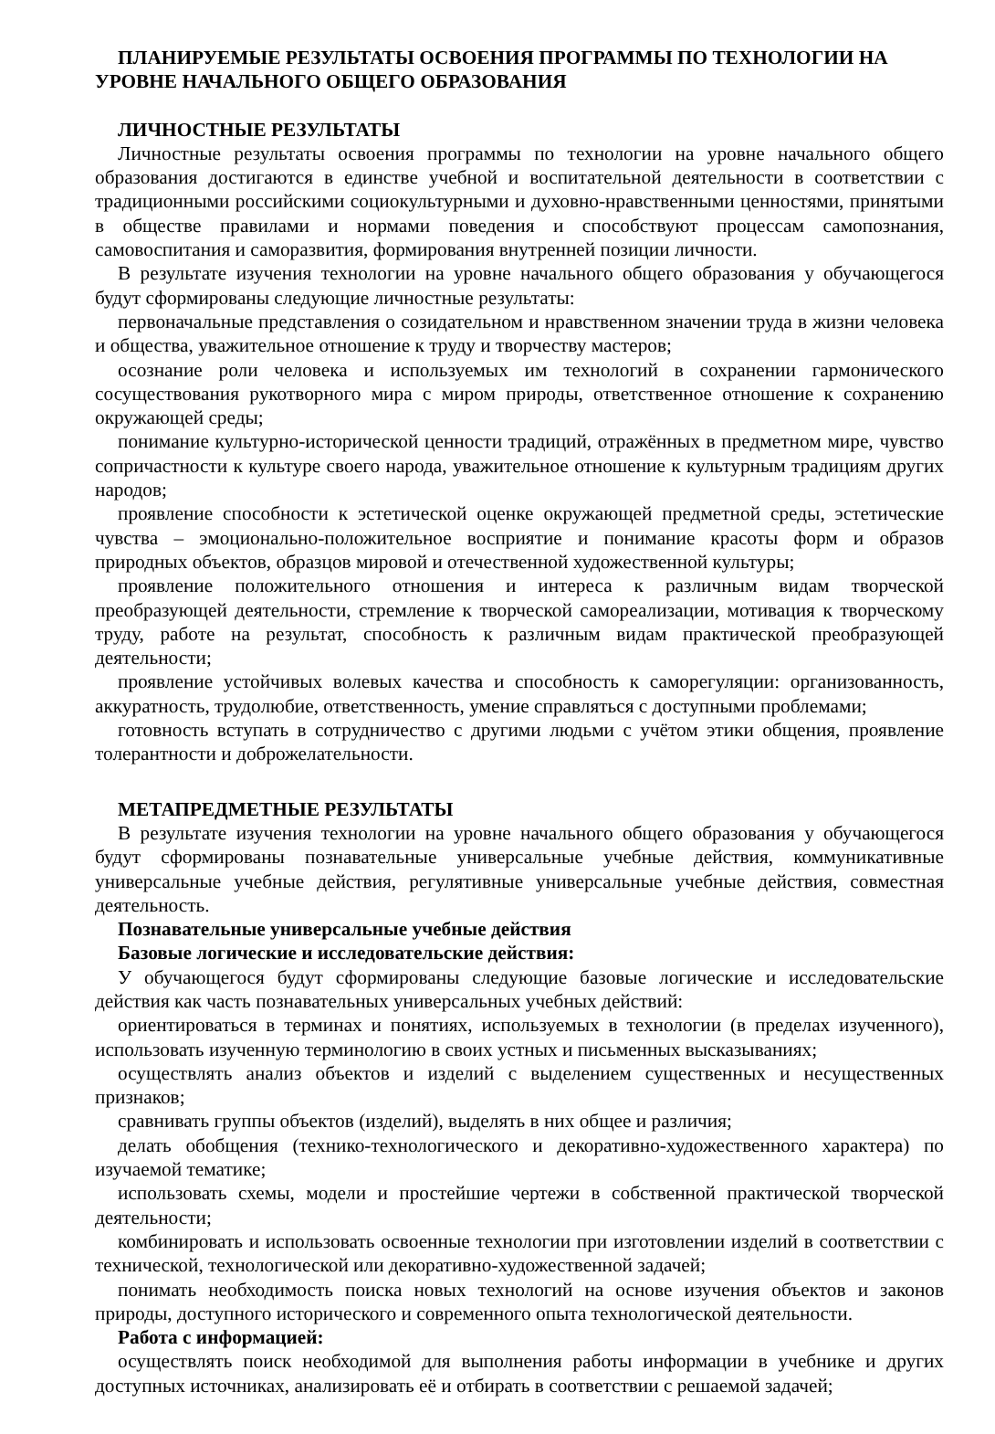ПЛАНИРУЕМЫЕ РЕЗУЛЬТАТЫ ОСВОЕНИЯ ПРОГРАММЫ ПО ТЕХНОЛОГИИ НА УРОВНЕ НАЧАЛЬНОГО ОБЩЕГО ОБРАЗОВАНИЯ
ЛИЧНОСТНЫЕ РЕЗУЛЬТАТЫ
Личностные результаты освоения программы по технологии на уровне начального общего образования достигаются в единстве учебной и воспитательной деятельности в соответствии с традиционными российскими социокультурными и духовно-нравственными ценностями, принятыми в обществе правилами и нормами поведения и способствуют процессам самопознания, самовоспитания и саморазвития, формирования внутренней позиции личности.
В результате изучения технологии на уровне начального общего образования у обучающегося будут сформированы следующие личностные результаты:
первоначальные представления о созидательном и нравственном значении труда в жизни человека и общества, уважительное отношение к труду и творчеству мастеров;
осознание роли человека и используемых им технологий в сохранении гармонического сосуществования рукотворного мира с миром природы, ответственное отношение к сохранению окружающей среды;
понимание культурно-исторической ценности традиций, отражённых в предметном мире, чувство сопричастности к культуре своего народа, уважительное отношение к культурным традициям других народов;
проявление способности к эстетической оценке окружающей предметной среды, эстетические чувства – эмоционально-положительное восприятие и понимание красоты форм и образов природных объектов, образцов мировой и отечественной художественной культуры;
проявление положительного отношения и интереса к различным видам творческой преобразующей деятельности, стремление к творческой самореализации, мотивация к творческому труду, работе на результат, способность к различным видам практической преобразующей деятельности;
проявление устойчивых волевых качества и способность к саморегуляции: организованность, аккуратность, трудолюбие, ответственность, умение справляться с доступными проблемами;
готовность вступать в сотрудничество с другими людьми с учётом этики общения, проявление толерантности и доброжелательности.
МЕТАПРЕДМЕТНЫЕ РЕЗУЛЬТАТЫ
В результате изучения технологии на уровне начального общего образования у обучающегося будут сформированы познавательные универсальные учебные действия, коммуникативные универсальные учебные действия, регулятивные универсальные учебные действия, совместная деятельность.
Познавательные универсальные учебные действия
Базовые логические и исследовательские действия:
У обучающегося будут сформированы следующие базовые логические и исследовательские действия как часть познавательных универсальных учебных действий:
ориентироваться в терминах и понятиях, используемых в технологии (в пределах изученного), использовать изученную терминологию в своих устных и письменных высказываниях;
осуществлять анализ объектов и изделий с выделением существенных и несущественных признаков;
сравнивать группы объектов (изделий), выделять в них общее и различия;
делать обобщения (технико-технологического и декоративно-художественного характера) по изучаемой тематике;
использовать схемы, модели и простейшие чертежи в собственной практической творческой деятельности;
комбинировать и использовать освоенные технологии при изготовлении изделий в соответствии с технической, технологической или декоративно-художественной задачей;
понимать необходимость поиска новых технологий на основе изучения объектов и законов природы, доступного исторического и современного опыта технологической деятельности.
Работа с информацией:
осуществлять поиск необходимой для выполнения работы информации в учебнике и других доступных источниках, анализировать её и отбирать в соответствии с решаемой задачей;